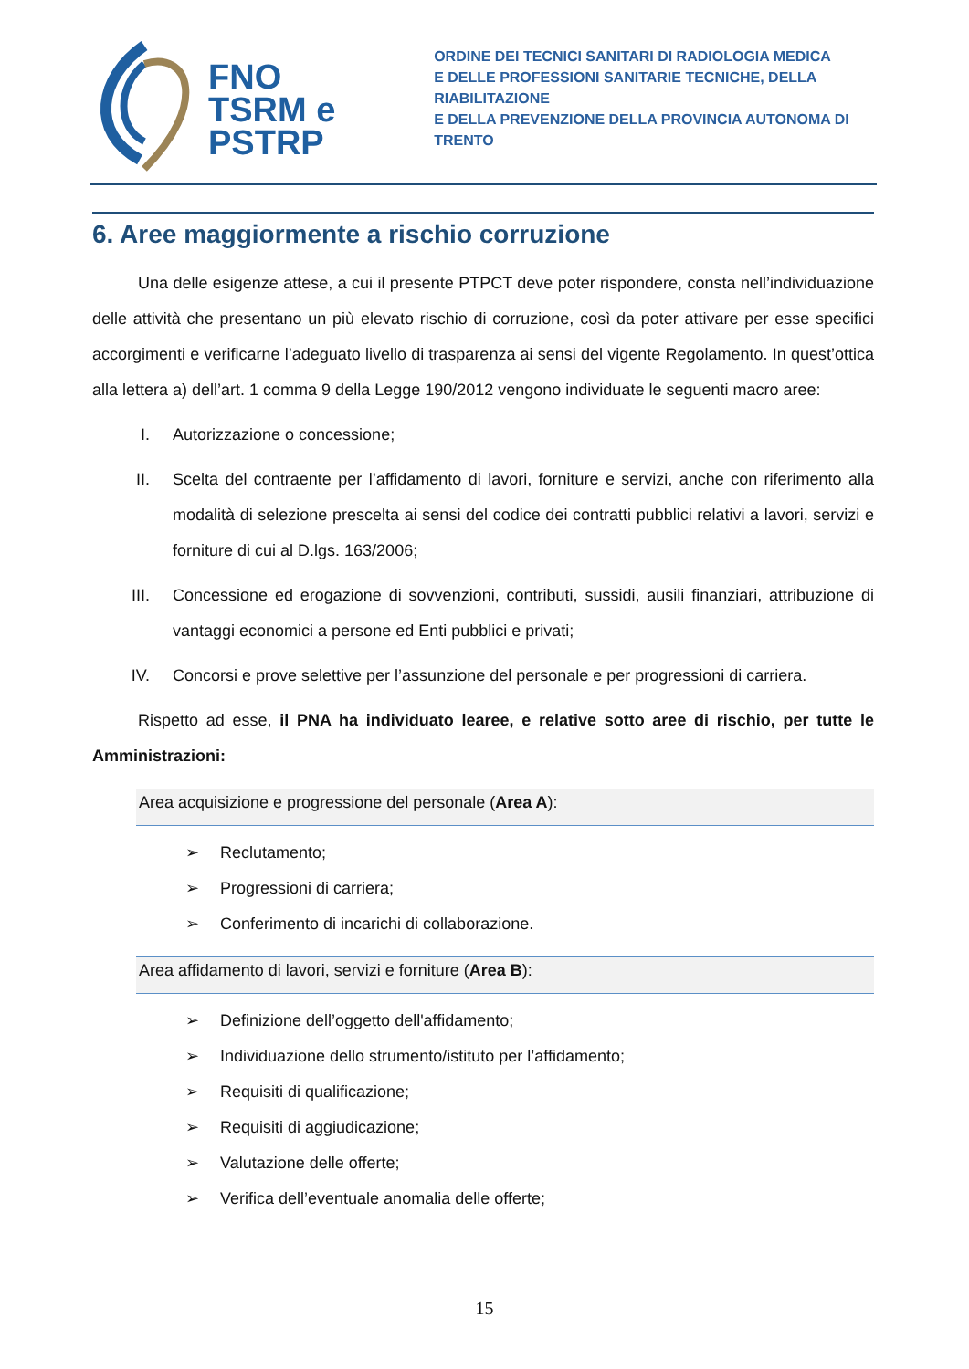FNO
TSRM e
PSTRP
ORDINE DEI TECNICI SANITARI DI RADIOLOGIA MEDICA
E DELLE PROFESSIONI SANITARIE TECNICHE, DELLA RIABILITAZIONE
E DELLA PREVENZIONE DELLA PROVINCIA AUTONOMA DI TRENTO
6. Aree maggiormente a rischio corruzione
Una delle esigenze attese, a cui il presente PTPCT deve poter rispondere, consta nell’individuazione delle attività che presentano un più elevato rischio di corruzione, così da poter attivare per esse specifici accorgimenti e verificarne l’adeguato livello di trasparenza ai sensi del vigente Regolamento. In quest’ottica alla lettera a) dell’art. 1 comma 9 della Legge 190/2012 vengono individuate le seguenti macro aree:
I. Autorizzazione o concessione;
II. Scelta del contraente per l’affidamento di lavori, forniture e servizi, anche con riferimento alla modalità di selezione prescelta ai sensi del codice dei contratti pubblici relativi a lavori, servizi e forniture di cui al D.lgs. 163/2006;
III. Concessione ed erogazione di sovvenzioni, contributi, sussidi, ausili finanziari, attribuzione di vantaggi economici a persone ed Enti pubblici e privati;
IV. Concorsi e prove selettive per l’assunzione del personale e per progressioni di carriera.
Rispetto ad esse, il PNA ha individuato learee, e relative sotto aree di rischio, per tutte le Amministrazioni:
Area acquisizione e progressione del personale (Area A):
➢ Reclutamento;
➢ Progressioni di carriera;
➢ Conferimento di incarichi di collaborazione.
Area affidamento di lavori, servizi e forniture (Area B):
➢ Definizione dell’oggetto dell'affidamento;
➢ Individuazione dello strumento/istituto per l’affidamento;
➢ Requisiti di qualificazione;
➢ Requisiti di aggiudicazione;
➢ Valutazione delle offerte;
➢ Verifica dell’eventuale anomalia delle offerte;
15